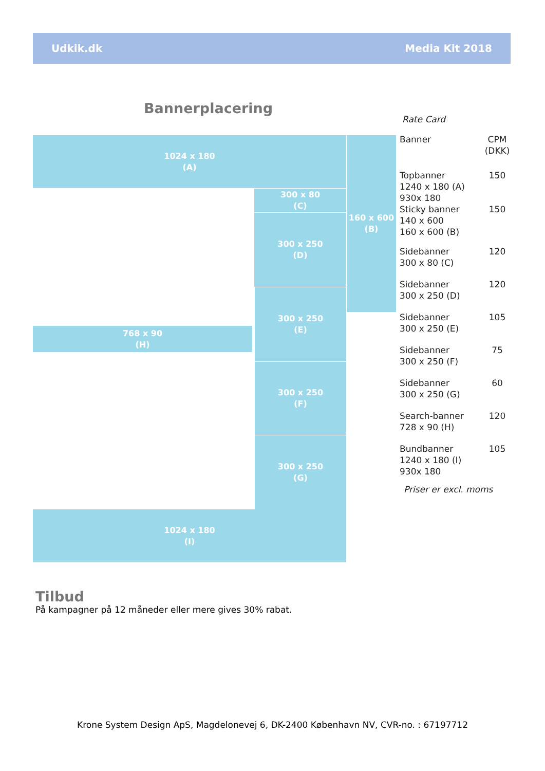Udkik.dk Media Kit 2018
Bannerplacering
1024 x 180
(A)
160 x 600
(B)
300 x 80
(C)
300 x 250
(D)
300 x 250
(E)
768 x 90
(H)
300 x 250
(F)
300 x 250
(G)
1024 x 180
(I)
Rate Card
| Banner | CPM (DKK) |
| Topbanner 1240 x 180 (A) 930x 180 | 150 |
| Sticky banner 140 x 600 160 x 600 (B) | 150 |
| Sidebanner 300 x 80 (C) | 120 |
| Sidebanner 300 x 250 (D) | 120 |
| Sidebanner 300 x 250 (E) | 105 |
| Sidebanner 300 x 250 (F) | 75 |
| Sidebanner 300 x 250 (G) | 60 |
| Search-banner 728 x 90 (H) | 120 |
| Bundbanner 1240 x 180 (I) 930x 180 | 105 |
Priser er excl. moms
Tilbud
På kampagner på 12 måneder eller mere gives 30% rabat.
Krone System Design ApS, Magdelonevej 6, DK-2400 København NV, CVR-no. : 67197712